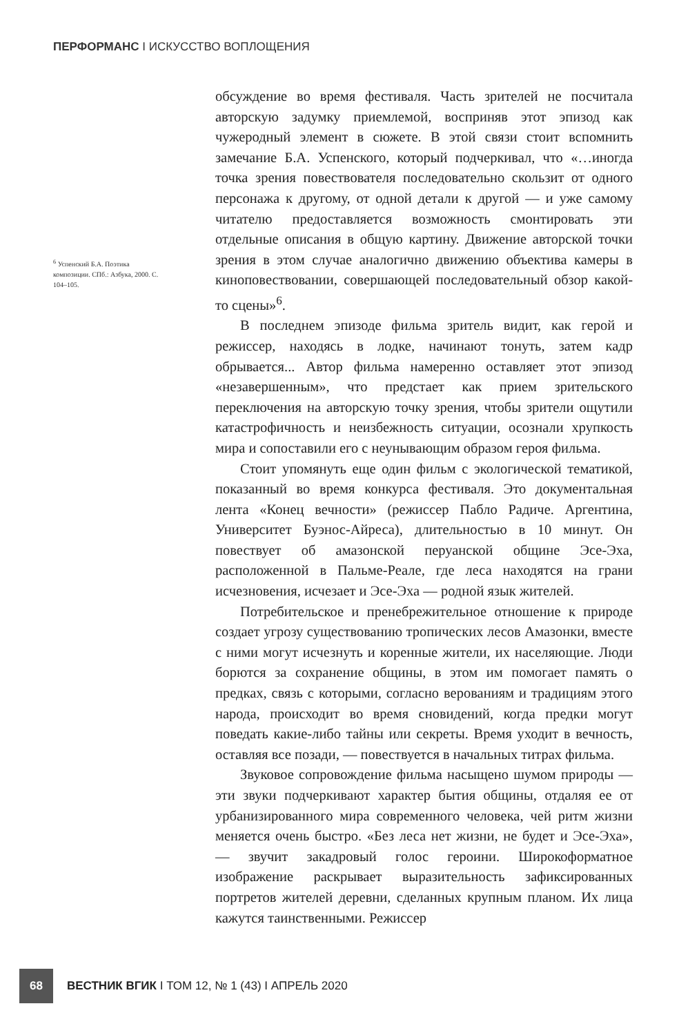ПЕРФОРМАНС I ИСКУССТВО ВОПЛОЩЕНИЯ
<sup>6</sup> Успенский Б.А. Поэтика композиции. СПб.: Азбука, 2000. С. 104–105.
обсуждение во время фестиваля. Часть зрителей не посчитала авторскую задумку приемлемой, восприняв этот эпизод как чужеродный элемент в сюжете. В этой связи стоит вспомнить замечание Б.А. Успенского, который подчеркивал, что «…иногда точка зрения повествователя последовательно скользит от одного персонажа к другому, от одной детали к другой — и уже самому читателю предоставляется возможность смонтировать эти отдельные описания в общую картину. Движение авторской точки зрения в этом случае аналогично движению объектива камеры в киноповествовании, совершающей последовательный обзор какой-то сцены»<sup>6</sup>.
В последнем эпизоде фильма зритель видит, как герой и режиссер, находясь в лодке, начинают тонуть, затем кадр обрывается... Автор фильма намеренно оставляет этот эпизод «незавершенным», что предстает как прием зрительского переключения на авторскую точку зрения, чтобы зрители ощутили катастрофичность и неизбежность ситуации, осознали хрупкость мира и сопоставили его с неунывающим образом героя фильма.
Стоит упомянуть еще один фильм с экологической тематикой, показанный во время конкурса фестиваля. Это документальная лента «Конец вечности» (режиссер Пабло Радиче. Аргентина, Университет Буэнос-Айреса), длительностью в 10 минут. Он повествует об амазонской перуанской общине Эсе-Эха, расположенной в Пальме-Реале, где леса находятся на грани исчезновения, исчезает и Эсе-Эха — родной язык жителей.
Потребительское и пренебрежительное отношение к природе создает угрозу существованию тропических лесов Амазонки, вместе с ними могут исчезнуть и коренные жители, их населяющие. Люди борются за сохранение общины, в этом им помогает память о предках, связь с которыми, согласно верованиям и традициям этого народа, происходит во время сновидений, когда предки могут поведать какие-либо тайны или секреты. Время уходит в вечность, оставляя все позади, — повествуется в начальных титрах фильма.
Звуковое сопровождение фильма насыщено шумом природы — эти звуки подчеркивают характер бытия общины, отдаляя ее от урбанизированного мира современного человека, чей ритм жизни меняется очень быстро. «Без леса нет жизни, не будет и Эсе-Эха», — звучит закадровый голос героини. Широкоформатное изображение раскрывает выразительность зафиксированных портретов жителей деревни, сделанных крупным планом. Их лица кажутся таинственными. Режиссер
68
ВЕСТНИК ВГИК I ТОМ 12, № 1 (43) I АПРЕЛЬ 2020